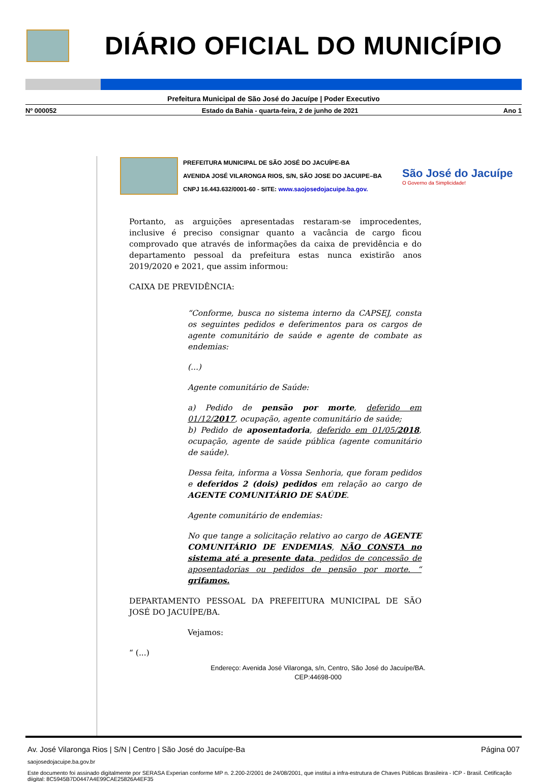DIÁRIO OFICIAL DO MUNICÍPIO
Prefeitura Municipal de São José do Jacuípe | Poder Executivo
Nº 000052 Estado da Bahia - quarta-feira, 2 de junho de 2021 Ano 1
PREFEITURA MUNICIPAL DE SÃO JOSÉ DO JACUÍPE-BA
AVENIDA JOSÉ VILARONGA RIOS, S/N, SÃO JOSE DO JACUIPE–BA
CNPJ 16.443.632/0001-60 - SITE: www.saojosedojacuipe.ba.gov.
São José do Jacuípe
O Governo da Simplicidade!
Portanto, as arguições apresentadas restaram-se improcedentes, inclusive é preciso consignar quanto a vacância de cargo ficou comprovado que através de informações da caixa de previdência e do departamento pessoal da prefeitura estas nunca existirão anos 2019/2020 e 2021, que assim informou:
CAIXA DE PREVIDÊNCIA:
“Conforme, busca no sistema interno da CAPSEJ, consta os seguintes pedidos e deferimentos para os cargos de agente comunitário de saúde e agente de combate as endemias:
(...)
Agente comunitário de Saúde:
a) Pedido de pensão por morte, deferido em 01/12/2017, ocupação, agente comunitário de saúde;
b) Pedido de aposentadoria, deferido em 01/05/2018, ocupação, agente de saúde pública (agente comunitário de saúde).
Dessa feita, informa a Vossa Senhoria, que foram pedidos e deferidos 2 (dois) pedidos em relação ao cargo de AGENTE COMUNITÁRIO DE SAÚDE.
Agente comunitário de endemias:
No que tange a solicitação relativo ao cargo de AGENTE COMUNITÁRIO DE ENDEMIAS, NÃO CONSTA no sistema até a presente data, pedidos de concessão de aposentadorias ou pedidos de pensão por morte. “ grifamos.
DEPARTAMENTO PESSOAL DA PREFEITURA MUNICIPAL DE SÃO JOSÉ DO JACUÍPE/BA.
Vejamos:
“ (...)
Endereço: Avenida José Vilaronga, s/n, Centro, São José do Jacuípe/BA.
CEP:44698-000
Av. José Vilaronga Rios | S/N | Centro | São José do Jacuípe-Ba Página 007
saojosedojacuipe.ba.gov.br
Este documento foi assinado digitalmente por SERASA Experian conforme MP n. 2.200-2/2001 de 24/08/2001, que institui a infra-estrutura de Chaves Públicas Brasileira - ICP - Brasil. Cetificação diigital: 8C5945B7D0447A4E99CAE25826A4EF35